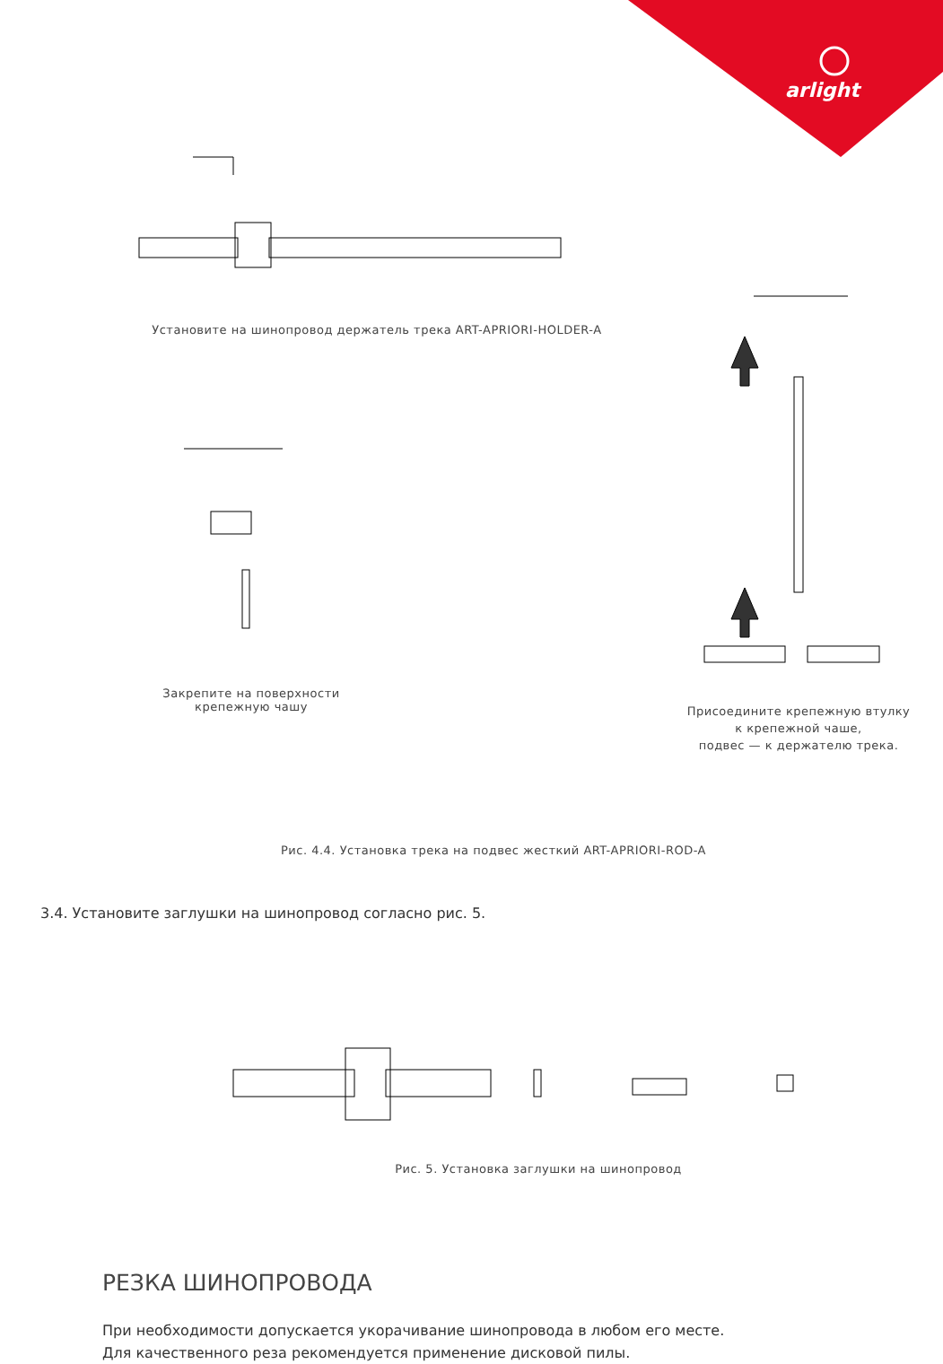arlight
Установите на шинопровод держатель трека ART-APRIORI-HOLDER-A
Закрепите на поверхности
крепежную чашу
Присоедините крепежную втулку
к крепежной чаше,
подвес — к держателю трека.
Рис. 4.4. Установка трека на подвес жесткий ART-APRIORI-ROD-A
3.4. Установите заглушки на шинопровод согласно рис. 5.
Рис. 5. Установка заглушки на шинопровод
РЕЗКА ШИНОПРОВОДА
При необходимости допускается укорачивание шинопровода в любом его месте.
Для качественного реза рекомендуется применение дисковой пилы.